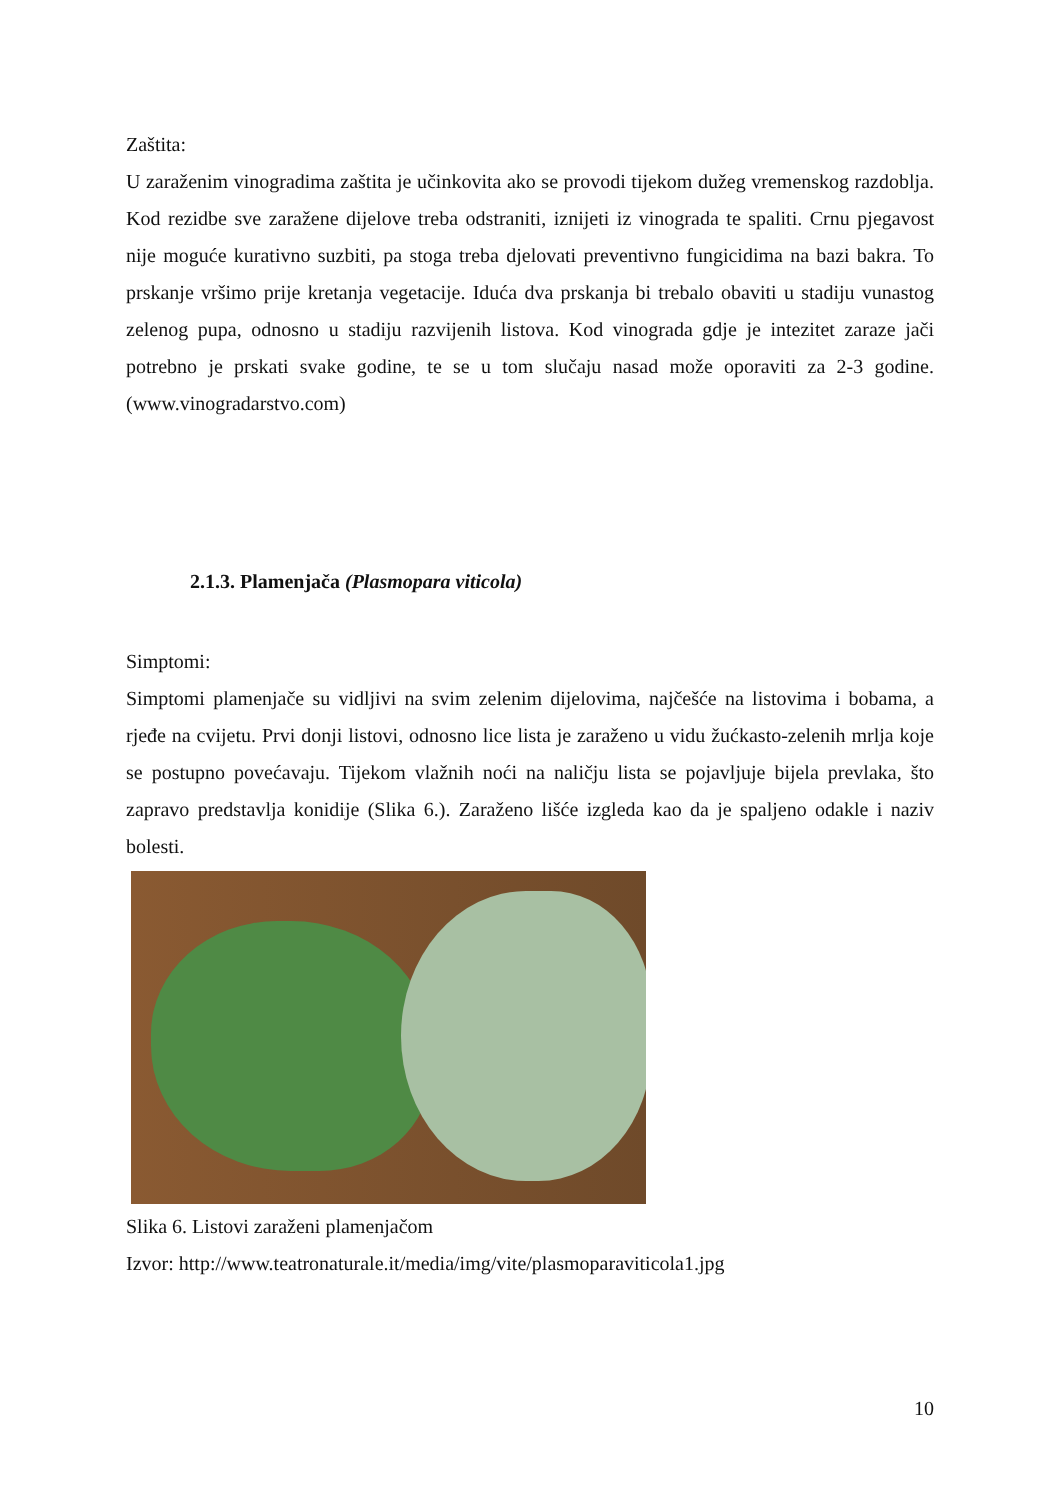Zaštita:
U zaraženim vinogradima zaštita je učinkovita ako se provodi tijekom dužeg vremenskog razdoblja. Kod rezidbe sve zaražene dijelove treba odstraniti, iznijeti iz vinograda te spaliti. Crnu pjegavost nije moguće kurativno suzbiti, pa stoga treba djelovati preventivno fungicidima na bazi bakra. To prskanje vršimo prije kretanja vegetacije. Iduća dva prskanja bi trebalo obaviti u stadiju vunastog zelenog pupa, odnosno u stadiju razvijenih listova. Kod vinograda gdje je intezitet zaraze jači potrebno je prskati svake godine, te se u tom slučaju nasad može oporaviti za 2-3 godine. (www.vinogradarstvo.com)
2.1.3. Plamenjača (Plasmopara viticola)
Simptomi:
Simptomi plamenjače su vidljivi na svim zelenim dijelovima, najčešće na listovima i bobama, a rjeđe na cvijetu. Prvi donji listovi, odnosno lice lista je zaraženo u vidu žućkasto-zelenih mrlja koje se postupno povećavaju. Tijekom vlažnih noći na naličju lista se pojavljuje bijela prevlaka, što zapravo predstavlja konidije (Slika 6.). Zaraženo lišće izgleda kao da je spaljeno odakle i naziv bolesti.
Slika 6. Listovi zaraženi plamenjačom
Izvor: http://www.teatronaturale.it/media/img/vite/plasmoparaviticola1.jpg
10